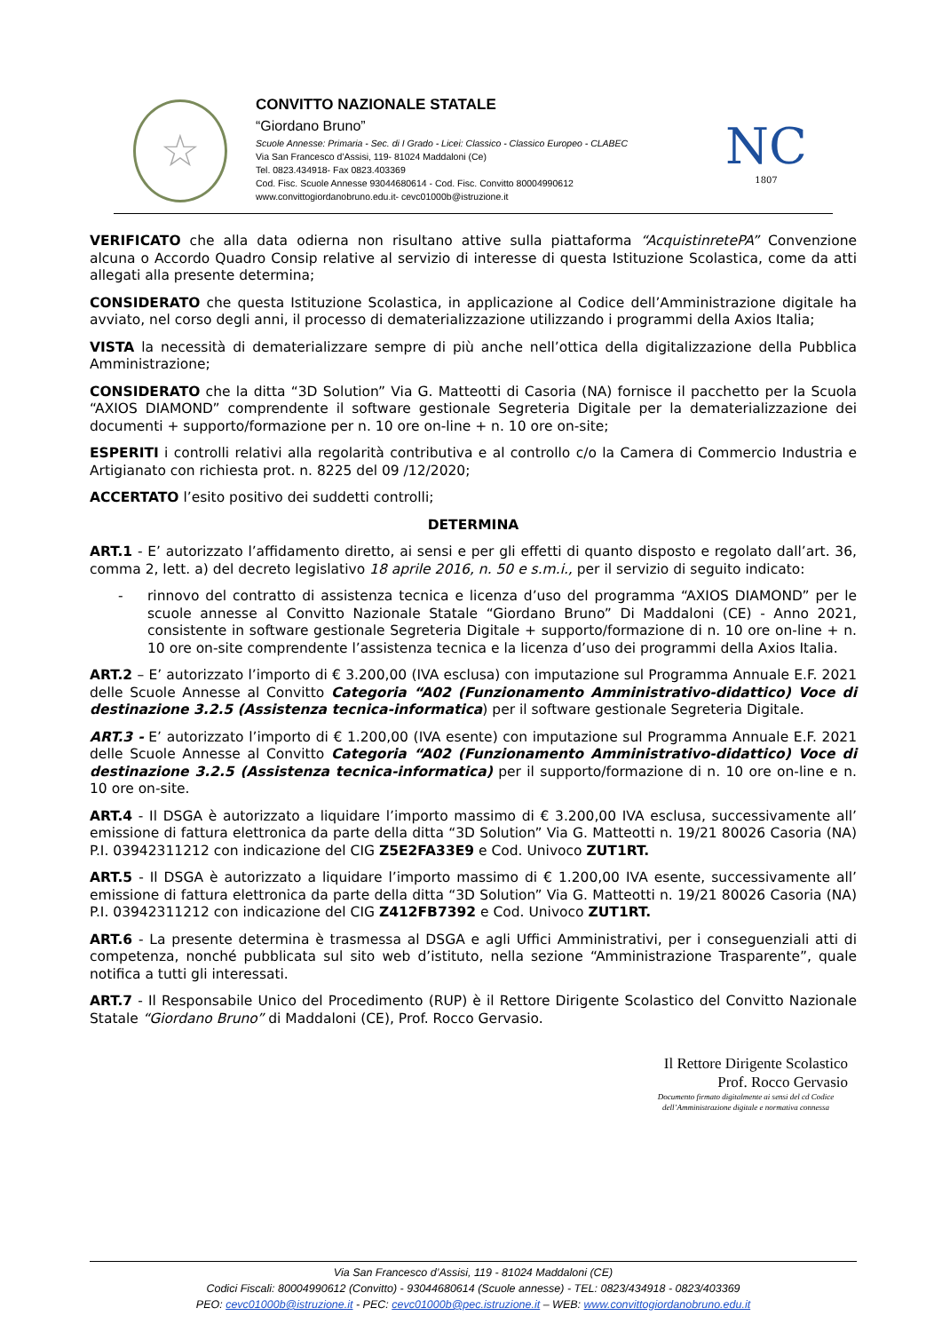☆
CONVITTO NAZIONALE STATALE
“Giordano Bruno”
Scuole Annesse: Primaria - Sec. di I Grado - Licei: Classico - Classico Europeo - CLABEC
Via San Francesco d’Assisi, 119- 81024 Maddaloni (Ce)
Tel. 0823.434918- Fax 0823.403369
Cod. Fisc. Scuole Annesse 93044680614 - Cod. Fisc. Convitto 80004990612
www.convittogiordanobruno.edu.it- cevc01000b@istruzione.it
NC
1807
VERIFICATO che alla data odierna non risultano attive sulla piattaforma “AcquistinretePA” Convenzione alcuna o Accordo Quadro Consip relative al servizio di interesse di questa Istituzione Scolastica, come da atti allegati alla presente determina;
CONSIDERATO che questa Istituzione Scolastica, in applicazione al Codice dell’Amministrazione digitale ha avviato, nel corso degli anni, il processo di dematerializzazione utilizzando i programmi della Axios Italia;
VISTA la necessità di dematerializzare sempre di più anche nell’ottica della digitalizzazione della Pubblica Amministrazione;
CONSIDERATO che la ditta “3D Solution” Via G. Matteotti di Casoria (NA) fornisce il pacchetto per la Scuola “AXIOS DIAMOND” comprendente il software gestionale Segreteria Digitale per la dematerializzazione dei documenti + supporto/formazione per n. 10 ore on-line + n. 10 ore on-site;
ESPERITI i controlli relativi alla regolarità contributiva e al controllo c/o la Camera di Commercio Industria e Artigianato con richiesta prot. n. 8225 del 09 /12/2020;
ACCERTATO l’esito positivo dei suddetti controlli;
DETERMINA
ART.1 - E’ autorizzato l’affidamento diretto, ai sensi e per gli effetti di quanto disposto e regolato dall’art. 36, comma 2, lett. a) del decreto legislativo 18 aprile 2016, n. 50 e s.m.i., per il servizio di seguito indicato:
- rinnovo del contratto di assistenza tecnica e licenza d’uso del programma “AXIOS DIAMOND” per le scuole annesse al Convitto Nazionale Statale “Giordano Bruno” Di Maddaloni (CE) - Anno 2021, consistente in software gestionale Segreteria Digitale + supporto/formazione di n. 10 ore on-line + n. 10 ore on-site comprendente l’assistenza tecnica e la licenza d’uso dei programmi della Axios Italia.
ART.2 – E’ autorizzato l’importo di € 3.200,00 (IVA esclusa) con imputazione sul Programma Annuale E.F. 2021 delle Scuole Annesse al Convitto Categoria “A02 (Funzionamento Amministrativo-didattico) Voce di destinazione 3.2.5 (Assistenza tecnica-informatica) per il software gestionale Segreteria Digitale.
ART.3 - E’ autorizzato l’importo di € 1.200,00 (IVA esente) con imputazione sul Programma Annuale E.F. 2021 delle Scuole Annesse al Convitto Categoria “A02 (Funzionamento Amministrativo-didattico) Voce di destinazione 3.2.5 (Assistenza tecnica-informatica) per il supporto/formazione di n. 10 ore on-line e n. 10 ore on-site.
ART.4 - Il DSGA è autorizzato a liquidare l’importo massimo di € 3.200,00 IVA esclusa, successivamente all’ emissione di fattura elettronica da parte della ditta “3D Solution” Via G. Matteotti n. 19/21 80026 Casoria (NA) P.I. 03942311212 con indicazione del CIG Z5E2FA33E9 e Cod. Univoco ZUT1RT.
ART.5 - Il DSGA è autorizzato a liquidare l’importo massimo di € 1.200,00 IVA esente, successivamente all’ emissione di fattura elettronica da parte della ditta “3D Solution” Via G. Matteotti n. 19/21 80026 Casoria (NA) P.I. 03942311212 con indicazione del CIG Z412FB7392 e Cod. Univoco ZUT1RT.
ART.6 - La presente determina è trasmessa al DSGA e agli Uffici Amministrativi, per i conseguenziali atti di competenza, nonché pubblicata sul sito web d’istituto, nella sezione “Amministrazione Trasparente”, quale notifica a tutti gli interessati.
ART.7 - Il Responsabile Unico del Procedimento (RUP) è il Rettore Dirigente Scolastico del Convitto Nazionale Statale “Giordano Bruno” di Maddaloni (CE), Prof. Rocco Gervasio.
Il Rettore Dirigente Scolastico
Prof. Rocco Gervasio
Documento firmato digitalmente ai sensi del cd Codice dell’Amministrazione digitale e normativa connessa
Via San Francesco d’Assisi, 119 - 81024 Maddaloni (CE)
Codici Fiscali: 80004990612 (Convitto) - 93044680614 (Scuole annesse) - TEL: 0823/434918 - 0823/403369
PEO: cevc01000b@istruzione.it - PEC: cevc01000b@pec.istruzione.it – WEB: www.convittogiordanobruno.edu.it